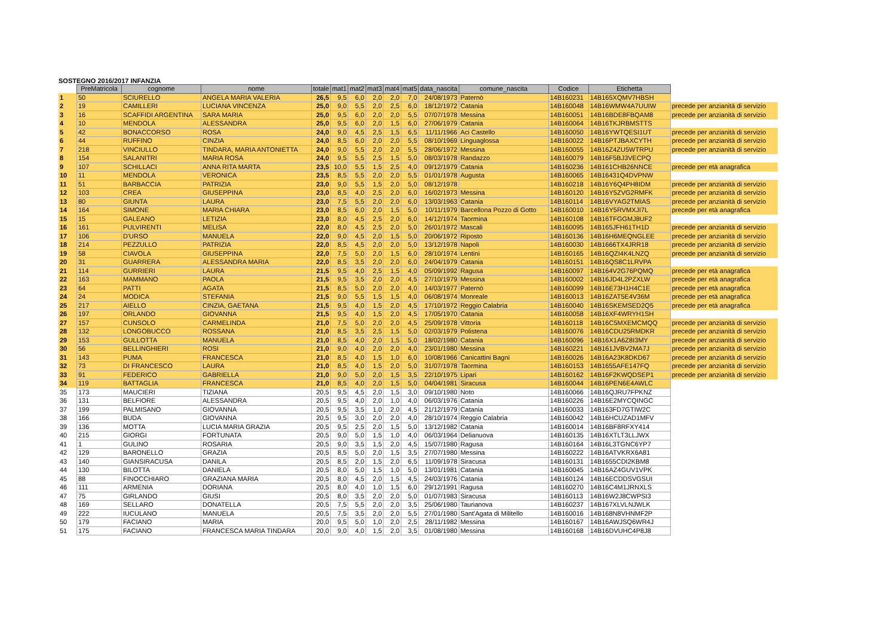SOSTEGNO 2016/2017 INFANZIA
| | PreMatricola | cognome | nome | totale | mat1 | mat2 | mat3 | mat4 | mat5 | data_nascita | comune_nascita | Codice | Etichetta | |
| 1 | 50 | SCIURELLO | ANGELA MARIA VALERIA | 26,5 | 9,5 | 6,0 | 2,0 | 2,0 | 7,0 | 24/08/1973 | Paternò | 14B160231 | 14B165XQMV7HBSH | |
| 2 | 19 | CAMILLERI | LUCIANA VINCENZA | 25,0 | 9,0 | 5,5 | 2,0 | 2,5 | 6,0 | 18/12/1972 | Catania | 14B160048 | 14B16WMW4A7UUIW | precede per anzianità di servizio |
| 3 | 16 | SCAFFIDI ARGENTINA | SARA MARIA | 25,0 | 9,5 | 6,0 | 2,0 | 2,0 | 5,5 | 07/07/1978 | Messina | 14B160051 | 14B16BDE8FBQAM8 | precede per anzianità di servizio |
| 4 | 10 | MENDOLA | ALESSANDRA | 25,0 | 9,5 | 6,0 | 2,0 | 1,5 | 6,0 | 27/06/1979 | Catania | 14B160064 | 14B16TKJRBMSTTS | |
| 5 | 42 | BONACCORSO | ROSA | 24,0 | 9,0 | 4,5 | 2,5 | 1,5 | 6,5 | 11/11/1966 | Aci Castello | 14B160050 | 14B16YWTQESI1UT | precede per anzianità di servizio |
| 6 | 44 | RUFFINO | CINZIA | 24,0 | 8,5 | 6,0 | 2,0 | 2,0 | 5,5 | 08/10/1969 | Linguaglossa | 14B160022 | 14B16PTJBAXCYTH | precede per anzianità di servizio |
| 7 | 218 | VINCIULLO | TINDARA, MARIA ANTONIETTA | 24,0 | 9,0 | 5,5 | 2,0 | 2,0 | 5,5 | 28/06/1972 | Messina | 14B160055 | 14B16Z4ZU5WTRPU | precede per anzianità di servizio |
| 8 | 154 | SALANITRI | MARIA ROSA | 24,0 | 9,5 | 5,5 | 2,5 | 1,5 | 5,0 | 08/03/1978 | Randazzo | 14B160079 | 14B16F5BJ3VECPQ | |
| 9 | 107 | SCHILLACI | ANNA RITA MARTA | 23,5 | 10,0 | 5,5 | 1,5 | 2,5 | 4,0 | 09/12/1979 | Catania | 14B160236 | 14B161CHB26NNCE | precede per età anagrafica |
| 10 | 11 | MENDOLA | VERONICA | 23,5 | 8,5 | 5,5 | 2,0 | 2,0 | 5,5 | 01/01/1978 | Augusta | 14B160065 | 14B16431Q4DVPNW | |
| 11 | 51 | BARBACCIA | PATRIZIA | 23,0 | 9,0 | 5,5 | 1,5 | 2,0 | 5,0 | 08/12/1978 | | 14B160218 | 14B16Y6Q4PH8IDM | precede per anzianità di servizio |
| 12 | 103 | CREA | GIUSEPPINA | 23,0 | 8,5 | 4,0 | 2,5 | 2,0 | 6,0 | 16/02/1973 | Messina | 14B160120 | 14B16Y5ZVG2RMFK | precede per anzianità di servizio |
| 13 | 80 | GIUNTA | LAURA | 23,0 | 7,5 | 5,5 | 2,0 | 2,0 | 6,0 | 13/03/1963 | Catania | 14B160114 | 14B16VYAG2TMIAS | precede per anzianità di servizio |
| 14 | 164 | SIMONE | MARIA CHIARA | 23,0 | 8,5 | 6,0 | 2,0 | 1,5 | 5,0 | 10/11/1979 | Barcellona Pozzo di Gotto | 14B160010 | 14B16Y5RVMXJI7L | precede per età anagrafica |
| 15 | 15 | GALEANO | LETIZIA | 23,0 | 8,0 | 4,5 | 2,5 | 2,0 | 6,0 | 14/12/1974 | Taormina | 14B160108 | 14B16TFGGMJ8UF2 | |
| 16 | 161 | PULVIRENTI | MELISA | 22,0 | 8,0 | 4,5 | 2,5 | 2,0 | 5,0 | 26/01/1972 | Mascali | 14B160095 | 14B165JFH61TH1D | precede per anzianità di servizio |
| 17 | 106 | D'URSO | MANUELA | 22,0 | 9,0 | 4,5 | 2,0 | 1,5 | 5,0 | 20/06/1972 | Riposto | 14B160136 | 14B16H6MEQNGLEE | precede per anzianità di servizio |
| 18 | 214 | PEZZULLO | PATRIZIA | 22,0 | 8,5 | 4,5 | 2,0 | 2,0 | 5,0 | 13/12/1978 | Napoli | 14B160030 | 14B1666TX4JRR18 | precede per anzianità di servizio |
| 19 | 58 | CIAVOLA | GIUSEPPINA | 22,0 | 7,5 | 5,0 | 2,0 | 1,5 | 6,0 | 28/10/1974 | Lentini | 14B160165 | 14B16QZI4K4LNZQ | precede per anzianità di servizio |
| 20 | 31 | GUARRERA | ALESSANDRA MARIA | 22,0 | 8,5 | 3,5 | 2,0 | 2,0 | 6,0 | 24/04/1979 | Catania | 14B160151 | 14B16QS8C1LRVPA | |
| 21 | 114 | GURRIERI | LAURA | 21,5 | 9,5 | 4,0 | 2,5 | 1,5 | 4,0 | 05/09/1992 | Ragusa | 14B160097 | 14B164V2G76PQMQ | precede per età anagrafica |
| 22 | 163 | MAMMANO | PAOLA | 21,5 | 9,5 | 3,5 | 2,0 | 2,0 | 4,5 | 27/10/1979 | Messina | 14B160002 | 14B16JD4L2PZXLW | precede per età anagrafica |
| 23 | 64 | PATTI | AGATA | 21,5 | 8,5 | 5,0 | 2,0 | 2,0 | 4,0 | 14/03/1977 | Paternò | 14B160099 | 14B16E73H1H4C1E | precede per età anagrafica |
| 24 | 24 | MODICA | STEFANIA | 21,5 | 9,0 | 5,5 | 1,5 | 1,5 | 4,0 | 06/08/1974 | Monreale | 14B160013 | 14B16ZAT5E4V36M | precede per età anagrafica |
| 25 | 217 | AIELLO | CINZIA, GAETANA | 21,5 | 9,5 | 4,0 | 1,5 | 2,0 | 4,5 | 17/10/1972 | Reggio Calabria | 14B160040 | 14B16SKEMSED2Q5 | precede per età anagrafica |
| 26 | 197 | ORLANDO | GIOVANNA | 21,5 | 9,5 | 4,0 | 1,5 | 2,0 | 4,5 | 17/05/1970 | Catania | 14B160058 | 14B16XF4WRYH1SH | |
| 27 | 157 | CUNSOLO | CARMELINDA | 21,0 | 7,5 | 5,0 | 2,0 | 2,0 | 4,5 | 25/09/1978 | Vittoria | 14B160118 | 14B16C5MXEMCMQQ | precede per anzianità di servizio |
| 28 | 132 | LONGOBUCCO | ROSSANA | 21,0 | 8,5 | 3,5 | 2,5 | 1,5 | 5,0 | 02/03/1979 | Polistena | 14B160076 | 14B16CDU25RMDKR | precede per anzianità di servizio |
| 29 | 153 | GULLOTTA | MANUELA | 21,0 | 8,5 | 4,0 | 2,0 | 1,5 | 5,0 | 18/02/1980 | Catania | 14B160096 | 14B16X1A6Z8I3MY | precede per anzianità di servizio |
| 30 | 56 | BELLINGHIERI | ROSI | 21,0 | 9,0 | 4,0 | 2,0 | 2,0 | 4,0 | 23/01/1980 | Messina | 14B160221 | 14B161JVBV2MA7J | precede per anzianità di servizio |
| 31 | 143 | PUMA | FRANCESCA | 21,0 | 8,5 | 4,0 | 1,5 | 1,0 | 6,0 | 10/08/1966 | Canicattini Bagni | 14B160026 | 14B16A23K8DKD67 | precede per anzianità di servizio |
| 32 | 73 | DI FRANCESCO | LAURA | 21,0 | 8,5 | 4,0 | 1,5 | 2,0 | 5,0 | 31/07/1978 | Taormina | 14B160153 | 14B1655AFE147FQ | precede per anzianità di servizio |
| 33 | 91 | FEDERICO | GABRIELLA | 21,0 | 9,0 | 5,0 | 2,0 | 1,5 | 3,5 | 22/10/1975 | Lipari | 14B160162 | 14B16F2KWQDSEP1 | precede per anzianità di servizio |
| 34 | 119 | BATTAGLIA | FRANCESCA | 21,0 | 8,5 | 4,0 | 2,0 | 1,5 | 5,0 | 04/04/1981 | Siracusa | 14B160044 | 14B16PEN6E4AWLC | |
| 35 | 173 | MAUCIERI | TIZIANA | 20,5 | 9,5 | 4,5 | 2,0 | 1,5 | 3,0 | 09/10/1980 | Noto | 14B160066 | 14B16QJRU7FPKNZ | |
| 36 | 131 | BELFIORE | ALESSANDRA | 20,5 | 9,5 | 4,0 | 2,0 | 1,0 | 4,0 | 06/03/1976 | Catania | 14B160226 | 14B16E2MYCQINGC | |
| 37 | 199 | PALMISANO | GIOVANNA | 20,5 | 9,5 | 3,5 | 1,0 | 2,0 | 4,5 | 21/12/1979 | Catania | 14B160033 | 14B163FD7GTIW2C | |
| 38 | 166 | BUDA | GIOVANNA | 20,5 | 9,5 | 3,0 | 2,0 | 2,0 | 4,0 | 28/10/1974 | Reggio Calabria | 14B160042 | 14B16HCUZAD1MFV | |
| 39 | 136 | MOTTA | LUCIA MARIA GRAZIA | 20,5 | 9,5 | 2,5 | 2,0 | 1,5 | 5,0 | 13/12/1982 | Catania | 14B160014 | 14B16BF8RFXY414 | |
| 40 | 215 | GIORGI | FORTUNATA | 20,5 | 9,0 | 5,0 | 1,5 | 1,0 | 4,0 | 06/03/1964 | Delianuova | 14B160135 | 14B16XTLT3LLJWX | |
| 41 | 1 | GULINO | ROSARIA | 20,5 | 9,0 | 3,5 | 1,5 | 2,0 | 4,5 | 15/07/1980 | Ragusa | 14B160164 | 14B16L3TGNC6YP7 | |
| 42 | 129 | BARONELLO | GRAZIA | 20,5 | 8,5 | 5,0 | 2,0 | 1,5 | 3,5 | 27/07/1980 | Messina | 14B160222 | 14B16ATVKRX6A81 | |
| 43 | 140 | GIANSIRACUSA | DANILA | 20,5 | 8,5 | 2,0 | 1,5 | 2,0 | 6,5 | 11/09/1978 | Siracusa | 14B160131 | 14B1655CDI2KBM8 | |
| 44 | 130 | BILOTTA | DANIELA | 20,5 | 8,0 | 5,0 | 1,5 | 1,0 | 5,0 | 13/01/1981 | Catania | 14B160045 | 14B16AZ4GUV1VPK | |
| 45 | 88 | FINOCCHIARO | GRAZIANA MARIA | 20,5 | 8,0 | 4,5 | 2,0 | 1,5 | 4,5 | 24/03/1976 | Catania | 14B160124 | 14B16ECDDSVGSUI | |
| 46 | 111 | ARMENIA | DORIANA | 20,5 | 8,0 | 4,0 | 1,0 | 1,5 | 6,0 | 29/12/1991 | Ragusa | 14B160270 | 14B16C4M1JRNXLS | |
| 47 | 75 | GIRLANDO | GIUSI | 20,5 | 8,0 | 3,5 | 2,0 | 2,0 | 5,0 | 01/07/1983 | Siracusa | 14B160113 | 14B16W2J8CWPSI3 | |
| 48 | 169 | SELLARO | DONATELLA | 20,5 | 7,5 | 5,5 | 2,0 | 2,0 | 3,5 | 25/06/1980 | Taurianova | 14B160237 | 14B167XLVLNJWLK | |
| 49 | 222 | IUCULANO | MANUELA | 20,5 | 7,5 | 3,5 | 2,0 | 2,0 | 5,5 | 27/01/1980 | Sant'Agata di Militello | 14B160016 | 14B168N8VHNMF2P | |
| 50 | 179 | FACIANO | MARIA | 20,0 | 9,5 | 5,0 | 1,0 | 2,0 | 2,5 | 28/11/1982 | Messina | 14B160167 | 14B16AWJSQ6WR4J | |
| 51 | 175 | FACIANO | FRANCESCA MARIA TINDARA | 20,0 | 9,0 | 4,0 | 1,5 | 2,0 | 3,5 | 01/08/1980 | Messina | 14B160168 | 14B16DVUHC4P8J8 | |